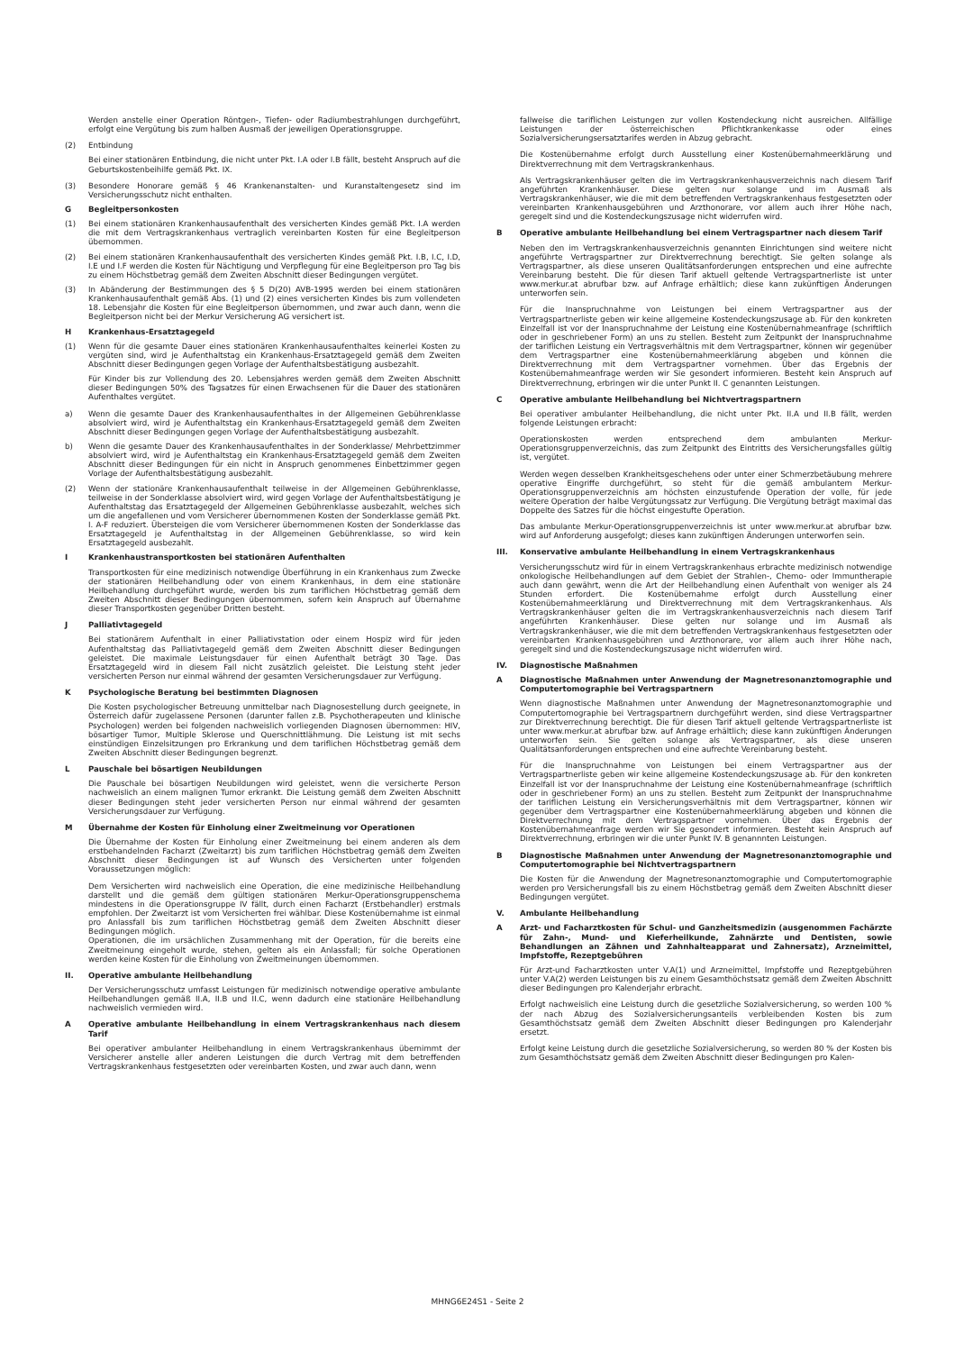Werden anstelle einer Operation Röntgen-, Tiefen- oder Radiumbestrahlungen durchgeführt, erfolgt eine Vergütung bis zum halben Ausmaß der jeweiligen Operationsgruppe.
(2) Entbindung
Bei einer stationären Entbindung, die nicht unter Pkt. I.A oder I.B fällt, besteht Anspruch auf die Geburtskostenbeihilfe gemäß Pkt. IX.
(3) Besondere Honorare gemäß § 46 Krankenanstalten- und Kuranstaltengesetz sind im Versicherungsschutz nicht enthalten.
G Begleitpersonkosten
(1) Bei einem stationären Krankenhausaufenthalt des versicherten Kindes gemäß Pkt. I.A werden die mit dem Vertragskrankenhaus vertraglich vereinbarten Kosten für eine Begleitperson übernommen.
(2) Bei einem stationären Krankenhausaufenthalt des versicherten Kindes gemäß Pkt. I.B, I.C, I.D, I.E und I.F werden die Kosten für Nächtigung und Verpflegung für eine Begleitperson pro Tag bis zu einem Höchstbetrag gemäß dem Zweiten Abschnitt dieser Bedingungen vergütet.
(3) In Abänderung der Bestimmungen des § 5 D(20) AVB-1995 werden bei einem stationären Krankenhausaufenthalt gemäß Abs. (1) und (2) eines versicherten Kindes bis zum vollendeten 18. Lebensjahr die Kosten für eine Begleitperson übernommen, und zwar auch dann, wenn die Begleitperson nicht bei der Merkur Versicherung AG versichert ist.
H Krankenhaus-Ersatztagegeld
(1) Wenn für die gesamte Dauer eines stationären Krankenhausaufenthaltes keinerlei Kosten zu vergüten sind, wird je Aufenthaltstag ein Krankenhaus-Ersatztagegeld gemäß dem Zweiten Abschnitt dieser Bedingungen gegen Vorlage der Aufenthaltsbestätigung ausbezahlt.
Für Kinder bis zur Vollendung des 20. Lebensjahres werden gemäß dem Zweiten Abschnitt dieser Bedingungen 50% des Tagsatzes für einen Erwachsenen für die Dauer des stationären Aufenthaltes vergütet.
a) Wenn die gesamte Dauer des Krankenhausaufenthaltes in der Allgemeinen Gebührenklasse absolviert wird, wird je Aufenthaltstag ein Krankenhaus-Ersatztagegeld gemäß dem Zweiten Abschnitt dieser Bedingungen gegen Vorlage der Aufenthaltsbestätigung ausbezahlt.
b) Wenn die gesamte Dauer des Krankenhausaufenthaltes in der Sonderklasse/ Mehrbettzimmer absolviert wird, wird je Aufenthaltstag ein Krankenhaus-Ersatztagegeld gemäß dem Zweiten Abschnitt dieser Bedingungen für ein nicht in Anspruch genommenes Einbettzimmer gegen Vorlage der Aufenthaltsbestätigung ausbezahlt.
(2) Wenn der stationäre Krankenhausaufenthalt teilweise in der Allgemeinen Gebührenklasse, teilweise in der Sonderklasse absolviert wird, wird gegen Vorlage der Aufenthaltsbestätigung je Aufenthaltstag das Ersatztagegeld der Allgemeinen Gebührenklasse ausbezahlt, welches sich um die angefallenen und vom Versicherer übernommenen Kosten der Sonderklasse gemäß Pkt. I. A-F reduziert. Übersteigen die vom Versicherer übernommenen Kosten der Sonderklasse das Ersatztagegeld je Aufenthaltstag in der Allgemeinen Gebührenklasse, so wird kein Ersatztagegeld ausbezahlt.
I Krankenhaustransportkosten bei stationären Aufenthalten
Transportkosten für eine medizinisch notwendige Überführung in ein Krankenhaus zum Zwecke der stationären Heilbehandlung oder von einem Krankenhaus, in dem eine stationäre Heilbehandlung durchgeführt wurde, werden bis zum tariflichen Höchstbetrag gemäß dem Zweiten Abschnitt dieser Bedingungen übernommen, sofern kein Anspruch auf Übernahme dieser Transportkosten gegenüber Dritten besteht.
J Palliativtagegeld
Bei stationärem Aufenthalt in einer Palliativstation oder einem Hospiz wird für jeden Aufenthaltstag das Palliativtagegeld gemäß dem Zweiten Abschnitt dieser Bedingungen geleistet. Die maximale Leistungsdauer für einen Aufenthalt beträgt 30 Tage. Das Ersatztagegeld wird in diesem Fall nicht zusätzlich geleistet. Die Leistung steht jeder versicherten Person nur einmal während der gesamten Versicherungsdauer zur Verfügung.
K Psychologische Beratung bei bestimmten Diagnosen
Die Kosten psychologischer Betreuung unmittelbar nach Diagnosestellung durch geeignete, in Österreich dafür zugelassene Personen (darunter fallen z.B. Psychotherapeuten und klinische Psychologen) werden bei folgenden nachweislich vorliegenden Diagnosen übernommen: HIV, bösartiger Tumor, Multiple Sklerose und Querschnittlähmung. Die Leistung ist mit sechs einstündigen Einzelsitzungen pro Erkrankung und dem tariflichen Höchstbetrag gemäß dem Zweiten Abschnitt dieser Bedingungen begrenzt.
L Pauschale bei bösartigen Neubildungen
Die Pauschale bei bösartigen Neubildungen wird geleistet, wenn die versicherte Person nachweislich an einem malignen Tumor erkrankt. Die Leistung gemäß dem Zweiten Abschnitt dieser Bedingungen steht jeder versicherten Person nur einmal während der gesamten Versicherungsdauer zur Verfügung.
M Übernahme der Kosten für Einholung einer Zweitmeinung vor Operationen
Die Übernahme der Kosten für Einholung einer Zweitmeinung bei einem anderen als dem erstbehandelnden Facharzt (Zweitarzt) bis zum tariflichen Höchstbetrag gemäß dem Zweiten Abschnitt dieser Bedingungen ist auf Wunsch des Versicherten unter folgenden Voraussetzungen möglich:
Dem Versicherten wird nachweislich eine Operation, die eine medizinische Heilbehandlung darstellt und die gemäß dem gültigen stationären Merkur-Operationsgruppenschema mindestens in die Operationsgruppe IV fällt, durch einen Facharzt (Erstbehandler) erstmals empfohlen. Der Zweitarzt ist vom Versicherten frei wählbar. Diese Kostenübernahme ist einmal pro Anlassfall bis zum tariflichen Höchstbetrag gemäß dem Zweiten Abschnitt dieser Bedingungen möglich.
Operationen, die im ursächlichen Zusammenhang mit der Operation, für die bereits eine Zweitmeinung eingeholt wurde, stehen, gelten als ein Anlassfall; für solche Operationen werden keine Kosten für die Einholung von Zweitmeinungen übernommen.
II. Operative ambulante Heilbehandlung
Der Versicherungsschutz umfasst Leistungen für medizinisch notwendige operative ambulante Heilbehandlungen gemäß II.A, II.B und II.C, wenn dadurch eine stationäre Heilbehandlung nachweislich vermieden wird.
A Operative ambulante Heilbehandlung in einem Vertragskrankenhaus nach diesem Tarif
Bei operativer ambulanter Heilbehandlung in einem Vertragskrankenhaus übernimmt der Versicherer anstelle aller anderen Leistungen die durch Vertrag mit dem betreffenden Vertragskrankenhaus festgesetzten oder vereinbarten Kosten, und zwar auch dann, wenn
fallweise die tariflichen Leistungen zur vollen Kostendeckung nicht ausreichen. Allfällige Leistungen der österreichischen Pflichtkrankenkasse oder eines Sozialversicherungsersatztarifes werden in Abzug gebracht.
Die Kostenübernahme erfolgt durch Ausstellung einer Kostenübernahmeerklärung und Direktverrechnung mit dem Vertragskrankenhaus.
Als Vertragskrankenhäuser gelten die im Vertragskrankenhausverzeichnis nach diesem Tarif angeführten Krankenhäuser. Diese gelten nur solange und im Ausmaß als Vertragskrankenhäuser, wie die mit dem betreffenden Vertragskrankenhaus festgesetzten oder vereinbarten Krankenhausgebühren und Arzthonorare, vor allem auch ihrer Höhe nach, geregelt sind und die Kostendeckungszusage nicht widerrufen wird.
B Operative ambulante Heilbehandlung bei einem Vertragspartner nach diesem Tarif
Neben den im Vertragskrankenhausverzeichnis genannten Einrichtungen sind weitere nicht angeführte Vertragspartner zur Direktverrechnung berechtigt. Sie gelten solange als Vertragspartner, als diese unseren Qualitätsanforderungen entsprechen und eine aufrechte Vereinbarung besteht. Die für diesen Tarif aktuell geltende Vertragspartnerliste ist unter www.merkur.at abrufbar bzw. auf Anfrage erhältlich; diese kann zukünftigen Änderungen unterworfen sein.
Für die Inanspruchnahme von Leistungen bei einem Vertragspartner aus der Vertragspartnerliste geben wir keine allgemeine Kostendeckungszusage ab. Für den konkreten Einzelfall ist vor der Inanspruchnahme der Leistung eine Kostenübernahmeanfrage (schriftlich oder in geschriebener Form) an uns zu stellen. Besteht zum Zeitpunkt der Inanspruchnahme der tariflichen Leistung ein Vertragsverhältnis mit dem Vertragspartner, können wir gegenüber dem Vertragspartner eine Kostenübernahmeerklärung abgeben und können die Direktverrechnung mit dem Vertragspartner vornehmen. Über das Ergebnis der Kostenübernahmeanfrage werden wir Sie gesondert informieren. Besteht kein Anspruch auf Direktverrechnung, erbringen wir die unter Punkt II. C genannten Leistungen.
C Operative ambulante Heilbehandlung bei Nichtvertragspartnern
Bei operativer ambulanter Heilbehandlung, die nicht unter Pkt. II.A und II.B fällt, werden folgende Leistungen erbracht:
Operationskosten werden entsprechend dem ambulanten Merkur-Operationsgruppenverzeichnis, das zum Zeitpunkt des Eintritts des Versicherungsfalles gültig ist, vergütet.
Werden wegen desselben Krankheitsgeschehens oder unter einer Schmerzbetäubung mehrere operative Eingriffe durchgeführt, so steht für die gemäß ambulantem Merkur-Operationsgruppenverzeichnis am höchsten einzustufende Operation der volle, für jede weitere Operation der halbe Vergütungssatz zur Verfügung. Die Vergütung beträgt maximal das Doppelte des Satzes für die höchst eingestufte Operation.
Das ambulante Merkur-Operationsgruppenverzeichnis ist unter www.merkur.at abrufbar bzw. wird auf Anforderung ausgefolgt; dieses kann zukünftigen Änderungen unterworfen sein.
III. Konservative ambulante Heilbehandlung in einem Vertragskrankenhaus
Versicherungsschutz wird für in einem Vertragskrankenhaus erbrachte medizinisch notwendige onkologische Heilbehandlungen auf dem Gebiet der Strahlen-, Chemo- oder Immuntherapie auch dann gewährt, wenn die Art der Heilbehandlung einen Aufenthalt von weniger als 24 Stunden erfordert. Die Kostenübernahme erfolgt durch Ausstellung einer Kostenübernahmeerklärung und Direktverrechnung mit dem Vertragskrankenhaus. Als Vertragskrankenhäuser gelten die im Vertragskrankenhausverzeichnis nach diesem Tarif angeführten Krankenhäuser. Diese gelten nur solange und im Ausmaß als Vertragskrankenhäuser, wie die mit dem betreffenden Vertragskrankenhaus festgesetzten oder vereinbarten Krankenhausgebühren und Arzthonorare, vor allem auch ihrer Höhe nach, geregelt sind und die Kostendeckungszusage nicht widerrufen wird.
IV. Diagnostische Maßnahmen
A Diagnostische Maßnahmen unter Anwendung der Magnetresonanztomographie und Computertomographie bei Vertragspartnern
Wenn diagnostische Maßnahmen unter Anwendung der Magnetresonanztomographie und Computertomographie bei Vertragspartnern durchgeführt werden, sind diese Vertragspartner zur Direktverrechnung berechtigt. Die für diesen Tarif aktuell geltende Vertragspartnerliste ist unter www.merkur.at abrufbar bzw. auf Anfrage erhältlich; diese kann zukünftigen Änderungen unterworfen sein. Sie gelten solange als Vertragspartner, als diese unseren Qualitätsanforderungen entsprechen und eine aufrechte Vereinbarung besteht.
Für die Inanspruchnahme von Leistungen bei einem Vertragspartner aus der Vertragspartnerliste geben wir keine allgemeine Kostendeckungszusage ab. Für den konkreten Einzelfall ist vor der Inanspruchnahme der Leistung eine Kostenübernahmeanfrage (schriftlich oder in geschriebener Form) an uns zu stellen. Besteht zum Zeitpunkt der Inanspruchnahme der tariflichen Leistung ein Versicherungsverhältnis mit dem Vertragspartner, können wir gegenüber dem Vertragspartner eine Kostenübernahmeerklärung abgeben und können die Direktverrechnung mit dem Vertragspartner vornehmen. Über das Ergebnis der Kostenübernahmeanfrage werden wir Sie gesondert informieren. Besteht kein Anspruch auf Direktverrechnung, erbringen wir die unter Punkt IV. B genannnten Leistungen.
B Diagnostische Maßnahmen unter Anwendung der Magnetresonanztomographie und Computertomographie bei Nichtvertragspartnern
Die Kosten für die Anwendung der Magnetresonanztomographie und Computertomographie werden pro Versicherungsfall bis zu einem Höchstbetrag gemäß dem Zweiten Abschnitt dieser Bedingungen vergütet.
V. Ambulante Heilbehandlung
A Arzt- und Facharztkosten für Schul- und Ganzheitsmedizin (ausgenommen Fachärzte für Zahn-, Mund- und Kieferheilkunde, Zahnärzte und Dentisten, sowie Behandlungen an Zähnen und Zahnhalteapparat und Zahnersatz), Arzneimittel, Impfstoffe, Rezeptgebühren
Für Arzt-und Facharztkosten unter V.A(1) und Arzneimittel, Impfstoffe und Rezeptgebühren unter V.A(2) werden Leistungen bis zu einem Gesamthöchstsatz gemäß dem Zweiten Abschnitt dieser Bedingungen pro Kalenderjahr erbracht.
Erfolgt nachweislich eine Leistung durch die gesetzliche Sozialversicherung, so werden 100 % der nach Abzug des Sozialversicherungsanteils verbleibenden Kosten bis zum Gesamthöchstsatz gemäß dem Zweiten Abschnitt dieser Bedingungen pro Kalenderjahr ersetzt.
Erfolgt keine Leistung durch die gesetzliche Sozialversicherung, so werden 80 % der Kosten bis zum Gesamthöchstsatz gemäß dem Zweiten Abschnitt dieser Bedingungen pro Kalen-
MHNG6E24S1 - Seite 2